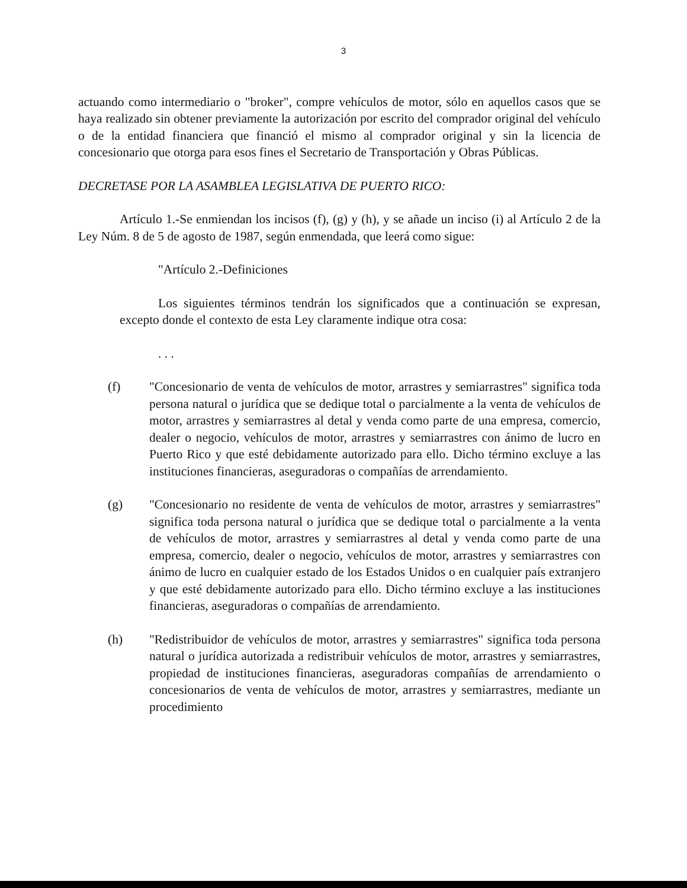3
actuando como intermediario o "broker", compre vehículos de motor, sólo en aquellos casos que se haya realizado sin obtener previamente la autorización por escrito del comprador original del vehículo o de la entidad financiera que financió el mismo al comprador original y sin la licencia de concesionario que otorga para esos fines el Secretario de Transportación y Obras Públicas.
DECRETASE POR LA ASAMBLEA LEGISLATIVA DE PUERTO RICO:
Artículo 1.-Se enmiendan los incisos (f), (g) y (h), y se añade un inciso (i) al Artículo 2 de la Ley Núm. 8 de 5 de agosto de 1987, según enmendada, que leerá como sigue:
"Artículo 2.-Definiciones
Los siguientes términos tendrán los significados que a continuación se expresan, excepto donde el contexto de esta Ley claramente indique otra cosa:
. . .
(f) "Concesionario de venta de vehículos de motor, arrastres y semiarrastres" significa toda persona natural o jurídica que se dedique total o parcialmente a la venta de vehículos de motor, arrastres y semiarrastres al detal y venda como parte de una empresa, comercio, dealer o negocio, vehículos de motor, arrastres y semiarrastres con ánimo de lucro en Puerto Rico y que esté debidamente autorizado para ello. Dicho término excluye a las instituciones financieras, aseguradoras o compañías de arrendamiento.
(g) "Concesionario no residente de venta de vehículos de motor, arrastres y semiarrastres" significa toda persona natural o jurídica que se dedique total o parcialmente a la venta de vehículos de motor, arrastres y semiarrastres al detal y venda como parte de una empresa, comercio, dealer o negocio, vehículos de motor, arrastres y semiarrastres con ánimo de lucro en cualquier estado de los Estados Unidos o en cualquier país extranjero y que esté debidamente autorizado para ello. Dicho término excluye a las instituciones financieras, aseguradoras o compañías de arrendamiento.
(h) "Redistribuidor de vehículos de motor, arrastres y semiarrastres" significa toda persona natural o jurídica autorizada a redistribuir vehículos de motor, arrastres y semiarrastres, propiedad de instituciones financieras, aseguradoras compañías de arrendamiento o concesionarios de venta de vehículos de motor, arrastres y semiarrastres, mediante un procedimiento